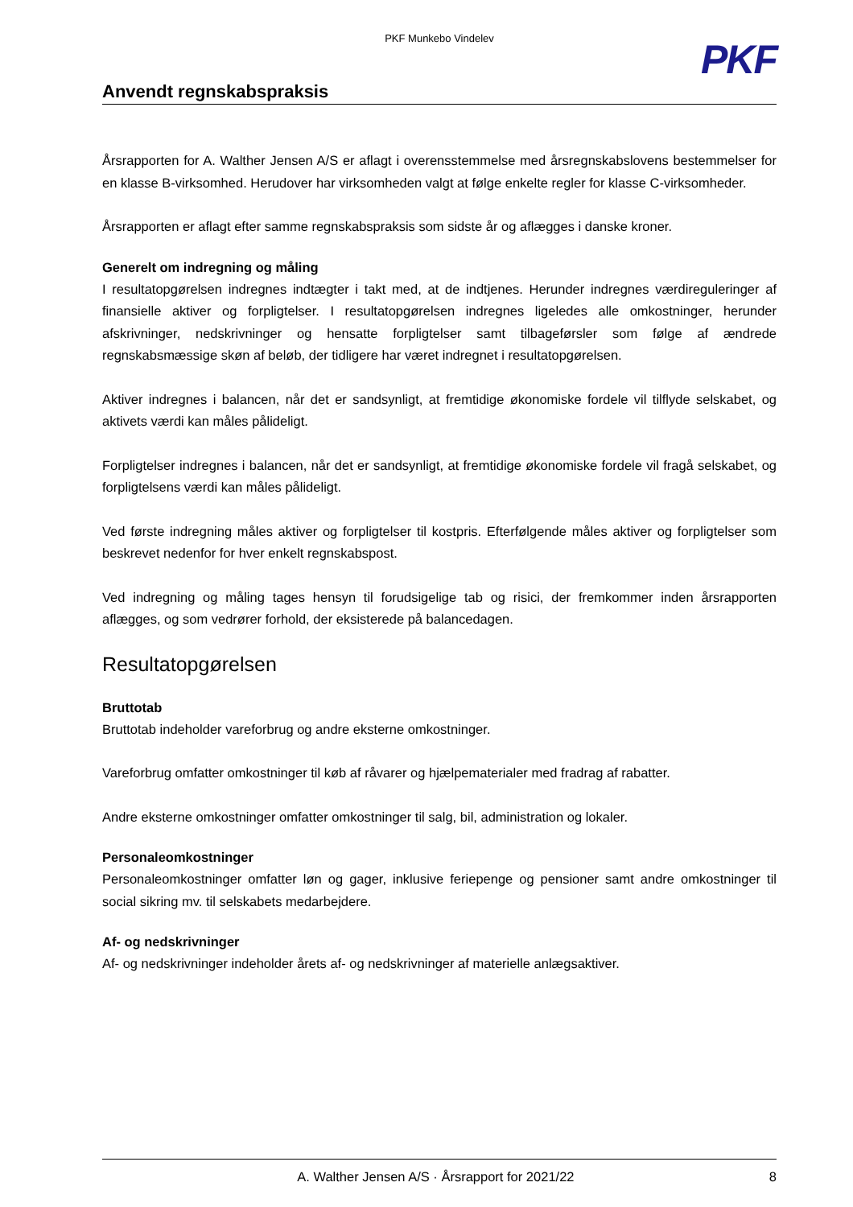PKF Munkebo Vindelev
Anvendt regnskabspraksis
PKF
Årsrapporten for A. Walther Jensen A/S er aflagt i overensstemmelse med årsregnskabslovens bestem­melser for en klasse B-virksomhed. Herudover har virksomheden valgt at følge enkelte regler for klasse C-virksomheder.
Årsrapporten er aflagt efter samme regnskabspraksis som sidste år og aflægges i danske kroner.
Generelt om indregning og måling
I resultatopgørelsen indregnes indtægter i takt med, at de indtjenes. Herunder indregnes værdireguleringer af finansielle aktiver og forpligtelser. I resultatopgørelsen indregnes ligeledes alle omkostninger, herunder afskrivninger, nedskrivninger og hensatte forpligtelser samt tilbageførsler som følge af ændrede regnskabsmæssige skøn af beløb, der tidligere har været indregnet i resultatopgørelsen.
Aktiver indregnes i balancen, når det er sandsynligt, at fremtidige økonomiske fordele vil tilflyde selskabet, og aktivets værdi kan måles pålideligt.
Forpligtelser indregnes i balancen, når det er sandsynligt, at fremtidige økonomiske fordele vil fragå selskabet, og forpligtelsens værdi kan måles pålideligt.
Ved første indregning måles aktiver og forpligtelser til kostpris. Efterfølgende måles aktiver og forpligtelser som beskrevet nedenfor for hver enkelt regnskabspost.
Ved indregning og måling tages hensyn til forudsigelige tab og risici, der fremkommer inden årsrapporten aflægges, og som vedrører forhold, der eksisterede på balancedagen.
Resultatopgørelsen
Bruttotab
Bruttotab indeholder vareforbrug og andre eksterne omkostninger.
Vareforbrug omfatter omkostninger til køb af råvarer og hjælpematerialer med fradrag af rabatter.
Andre eksterne omkostninger omfatter omkostninger til salg, bil, administration og lokaler.
Personaleomkostninger
Personaleomkostninger omfatter løn og gager, inklusive feriepenge og pensioner samt andre omkostninger til social sikring mv. til selskabets medarbejdere.
Af- og nedskrivninger
Af- og nedskrivninger indeholder årets af- og nedskrivninger af materielle anlægsaktiver.
A. Walther Jensen A/S · Årsrapport for 2021/22 8